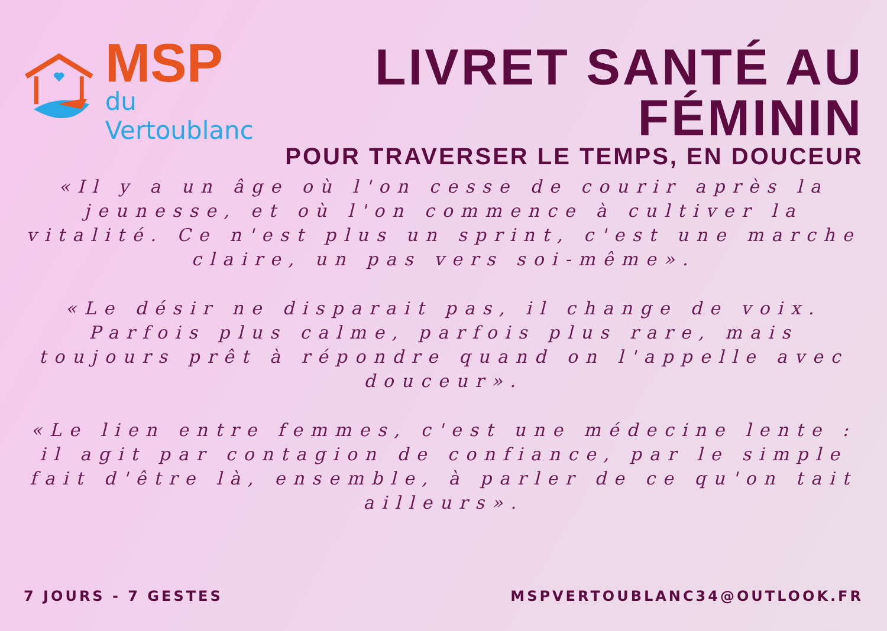MSP
du Vertoublanc
LIVRET SANTÉ AU FÉMININ
POUR TRAVERSER LE TEMPS, EN DOUCEUR
«Il y a un âge où l'on cesse de courir après la jeunesse, et où l'on commence à cultiver la vitalité. Ce n'est plus un sprint, c'est une marche claire, un pas vers soi-même».
«Le désir ne disparait pas, il change de voix. Parfois plus calme, parfois plus rare, mais toujours prêt à répondre quand on l'appelle avec douceur».
«Le lien entre femmes, c'est une médecine lente : il agit par contagion de confiance, par le simple fait d'être là, ensemble, à parler de ce qu'on tait ailleurs».
7 JOURS - 7 GESTES MSPVERTOUBLANC34@OUTLOOK.FR